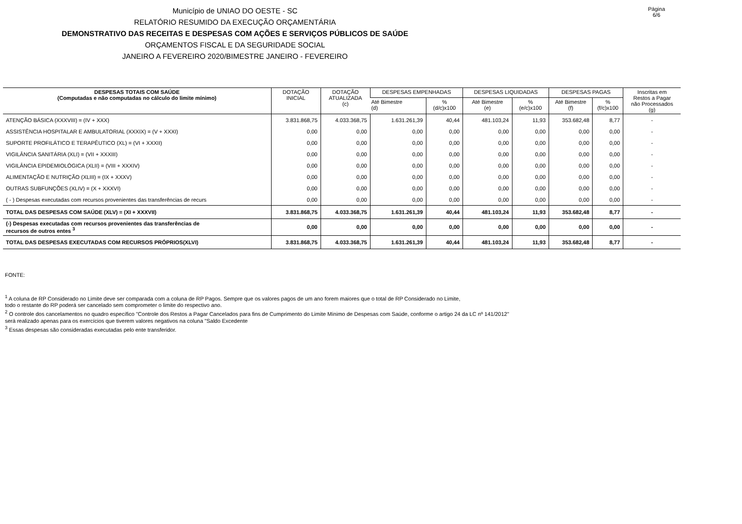Página 6/6
Município de UNIAO DO OESTE - SC
RELATÓRIO RESUMIDO DA EXECUÇÃO ORÇAMENTÁRIA
DEMONSTRATIVO DAS RECEITAS E DESPESAS COM AÇÕES E SERVIÇOS PÚBLICOS DE SAÚDE
ORÇAMENTOS FISCAL E DA SEGURIDADE SOCIAL
JANEIRO A FEVEREIRO 2020/BIMESTRE JANEIRO - FEVEREIRO
| DESPESAS TOTAIS COM SAÚDE (Computadas e não computadas no cálculo do limite mínimo) | DOTAÇÃO INICIAL | DOTAÇÃO ATUALIZADA (c) | DESPESAS EMPENHADAS | | DESPESAS LIQUIDADAS | | DESPESAS PAGAS | | Inscritas em Restos a Pagar não Processados (g) |
| --- | --- | --- | --- | --- | --- | --- | --- | --- | --- |
| | | | Até Bimestre (d) | % (d/c)x100 | Até Bimestre (e) | % (e/c)x100 | Até Bimestre (f) | % (f/c)x100 | |
| ATENÇÃO BÁSICA (XXXVIII) = (IV + XXX) | 3.831.868,75 | 4.033.368,75 | 1.631.261,39 | 40,44 | 481.103,24 | 11,93 | 353.682,48 | 8,77 | - |
| ASSISTÊNCIA HOSPITALAR E AMBULATORIAL (XXXIX) = (V + XXXI) | 0,00 | 0,00 | 0,00 | 0,00 | 0,00 | 0,00 | 0,00 | 0,00 | - |
| SUPORTE PROFILÁTICO E TERAPÊUTICO (XL) = (VI + XXXII) | 0,00 | 0,00 | 0,00 | 0,00 | 0,00 | 0,00 | 0,00 | 0,00 | - |
| VIGILÂNCIA SANITÁRIA (XLI) = (VII + XXXIII) | 0,00 | 0,00 | 0,00 | 0,00 | 0,00 | 0,00 | 0,00 | 0,00 | - |
| VIGILÂNCIA EPIDEMIOLÓGICA (XLII) = (VIII + XXXIV) | 0,00 | 0,00 | 0,00 | 0,00 | 0,00 | 0,00 | 0,00 | 0,00 | - |
| ALIMENTAÇÃO E NUTRIÇÃO (XLIII) = (IX + XXXV) | 0,00 | 0,00 | 0,00 | 0,00 | 0,00 | 0,00 | 0,00 | 0,00 | - |
| OUTRAS SUBFUNÇÕES (XLIV) = (X + XXXVI) | 0,00 | 0,00 | 0,00 | 0,00 | 0,00 | 0,00 | 0,00 | 0,00 | - |
| ( - ) Despesas executadas com recursos provenientes das transferências de recurs | 0,00 | 0,00 | 0,00 | 0,00 | 0,00 | 0,00 | 0,00 | 0,00 | - |
| TOTAL DAS DESPESAS COM SAÚDE (XLV) = (XI + XXXVII) | 3.831.868,75 | 4.033.368,75 | 1.631.261,39 | 40,44 | 481.103,24 | 11,93 | 353.682,48 | 8,77 | - |
| (-) Despesas executadas com recursos provenientes das transferências de recursos de outros entes <sup>3</sup> | 0,00 | 0,00 | 0,00 | 0,00 | 0,00 | 0,00 | 0,00 | 0,00 | - |
| TOTAL DAS DESPESAS EXECUTADAS COM RECURSOS PRÓPRIOS(XLVI) | 3.831.868,75 | 4.033.368,75 | 1.631.261,39 | 40,44 | 481.103,24 | 11,93 | 353.682,48 | 8,77 | - |
FONTE:
<sup>1</sup> A coluna de RP Considerado no Limite deve ser comparada com a coluna de RP Pagos. Sempre que os valores pagos de um ano forem maiores que o total de RP Considerado no Limite,
todo o restante do RP poderá ser cancelado sem comprometer o limite do respectivo ano.
<sup>2</sup> O controle dos cancelamentos no quadro específico "Controle dos Restos a Pagar Cancelados para fins de Cumprimento do Limite Mínimo de Despesas com Saúde, conforme o artigo 24 da LC nº 141/2012"
será realizado apenas para os exercícios que tiverem valores negativos na coluna "Saldo Excedente
<sup>3</sup> Essas despesas são consideradas executadas pelo ente transferidor.